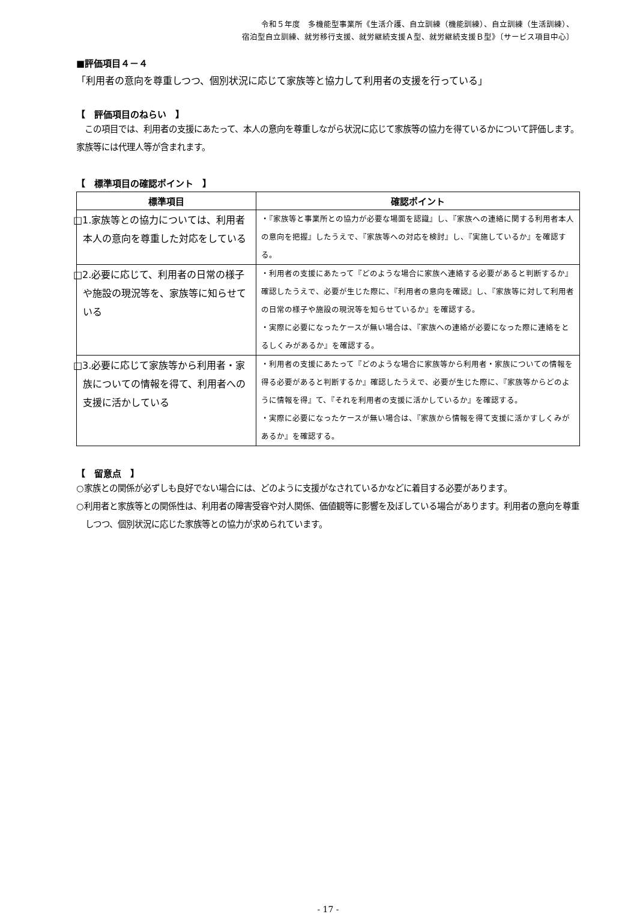令和５年度　多機能型事業所《生活介護、自立訓練（機能訓練）、自立訓練（生活訓練）、
宿泊型自立訓練、就労移行支援、就労継続支援Ａ型、就労継続支援Ｂ型》〔サービス項目中心〕
■評価項目４－４
「利用者の意向を尊重しつつ、個別状況に応じて家族等と協力して利用者の支援を行っている」
【　評価項目のねらい　】
　この項目では、利用者の支援にあたって、本人の意向を尊重しながら状況に応じて家族等の協力を得ているかについて評価します。家族等には代理人等が含まれます。
【　標準項目の確認ポイント　】
| 標準項目 | 確認ポイント |
| --- | --- |
| □1.家族等との協力については、利用者本人の意向を尊重した対応をしている | ・『家族等と事業所との協力が必要な場面を認識』し、『家族への連絡に関する利用者本人の意向を把握』したうえで、『家族等への対応を検討』し、『実施しているか』を確認する。 |
| □2.必要に応じて、利用者の日常の様子や施設の現況等を、家族等に知らせている | ・利用者の支援にあたって『どのような場合に家族へ連絡する必要があると判断するか』確認したうえで、必要が生じた際に、『利用者の意向を確認』し、『家族等に対して利用者の日常の様子や施設の現況等を知らせているか』を確認する。 ・実際に必要になったケースが無い場合は、『家族への連絡が必要になった際に連絡をとるしくみがあるか』を確認する。 |
| □3.必要に応じて家族等から利用者・家族についての情報を得て、利用者への支援に活かしている | ・利用者の支援にあたって『どのような場合に家族等から利用者・家族についての情報を得る必要があると判断するか』確認したうえで、必要が生じた際に、『家族等からどのように情報を得』て、『それを利用者の支援に活かしているか』を確認する。 ・実際に必要になったケースが無い場合は、『家族から情報を得て支援に活かすしくみがあるか』を確認する。 |
【　留意点　】
○家族との関係が必ずしも良好でない場合には、どのように支援がなされているかなどに着目する必要があります。
○利用者と家族等との関係性は、利用者の障害受容や対人関係、価値観等に影響を及ぼしている場合があります。利用者の意向を尊重しつつ、個別状況に応じた家族等との協力が求められています。
- 17 -